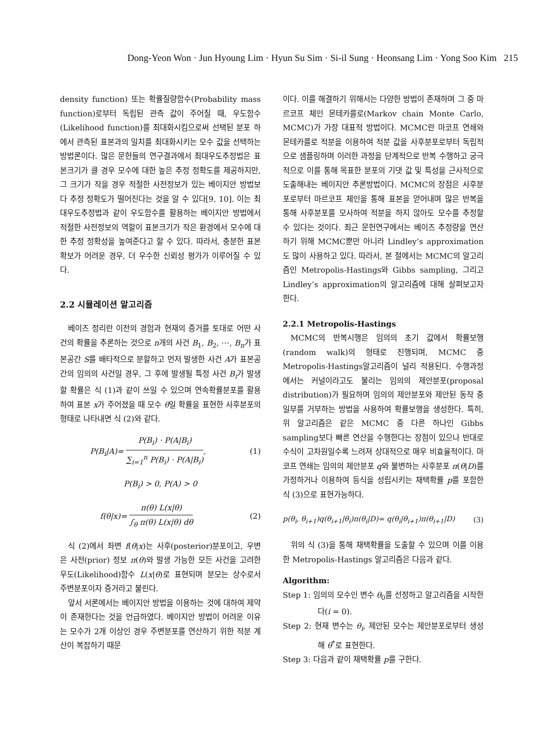Dong-Yeon Won · Jun Hyoung Lim · Hyun Su Sim · Si-il Sung · Heonsang Lim · Yong Soo Kim 215
density function) 또는 확률질량함수(Probability mass function)로부터 독립된 관측 값이 주어질 때, 우도함수(Likelihood function)를 최대화시킴으로써 선택된 분포 하에서 관측된 표본과의 일치를 최대화시키는 모수 값을 선택하는 방법론이다. 많은 문헌들의 연구결과에서 최대우도추정법은 표본크기가 클 경우 모수에 대한 높은 추정 정확도를 제공하지만, 그 크기가 작을 경우 적절한 사전정보가 있는 베이지안 방법보다 추정 정확도가 떨어진다는 것을 알 수 있다[9, 10]. 이는 최대우도추정법과 같이 우도함수를 활용하는 베이지안 방법에서 적절한 사전정보의 역할이 표본크기가 작은 환경에서 모수에 대한 추정 정확성을 높여준다고 할 수 있다. 따라서, 충분한 표본 확보가 어려운 경우, 더 우수한 신뢰성 평가가 이루어질 수 있다.
2.2 시뮬레이션 알고리즘
베이즈 정리란 이전의 경험과 현재의 증거를 토대로 어떤 사건의 확률을 추론하는 것으로 n개의 사건 B<sub>1</sub>, B<sub>2</sub>, ⋯, B<sub>n</sub>가 표본공간 S를 배타적으로 분할하고 먼저 발생한 사건 A가 표본공간의 임의의 사건일 경우, 그 후에 발생될 특정 사건 B<sub>i</sub>가 발생할 확률은 식 (1)과 같이 쓰일 수 있으며 연속확률분포를 활용하여 표본 x가 주어졌을 때 모수 θ일 확률을 표현한 사후분포의 형태로 나타내면 식 (2)와 같다.
P(B<sub>i</sub>|A)= P(B<sub>i</sub>) · P(A|B<sub>i</sub>) ∑<sub>i=1</sub><sup>n</sup> P(B<sub>i</sub>) · P(A|B<sub>i</sub>), (1)
P(B<sub>i</sub>) > 0, P(A) > 0
f(θ|x)= π(θ) L(x|θ) ∫<sub>θ</sub> π(θ) L(x|θ) dθ (2)
식 (2)에서 좌변 f(θ|x)는 사후(posterior)분포이고, 우변은 사전(prior) 정보 π(θ)와 발생 가능한 모든 사건을 고려한 우도(Likelihood)함수 L(x|θ)로 표현되며 분모는 상수로서 주변분포이자 증거라고 불린다.
앞서 서론에서는 베이지안 방법을 이용하는 것에 대하여 제약이 존재한다는 것을 언급하였다. 베이지안 방법이 어려운 이유는 모수가 2개 이상인 경우 주변분포를 연산하기 위한 적분 계산이 복잡하기 때문
이다. 이를 해결하기 위해서는 다양한 방법이 존재하며 그 중 마르코프 체인 몬테카를로(Markov chain Monte Carlo, MCMC)가 가장 대표적 방법이다. MCMC란 마코프 연쇄와 몬테카를로 적분을 이용하여 적분 값을 사후분포로부터 독립적으로 샘플링하며 이러한 과정을 단계적으로 반복 수행하고 궁극적으로 이를 통해 목표한 분포의 기댓 값 및 특성을 근사적으로 도출해내는 베이지안 추론방법이다. MCMC의 장점은 사후분포로부터 마르코프 체인을 통해 표본을 얻어내며 많은 반복을 통해 사후분포를 모사하여 적분을 하지 않아도 모수를 추정할 수 있다는 것이다. 최근 문헌연구에서는 베이즈 추정량을 연산하기 위해 MCMC뿐만 아니라 Lindley’s approximation도 많이 사용하고 있다. 따라서, 본 절에서는 MCMC의 알고리즘인 Metropolis-Hastings와 Gibbs sampling, 그리고 Lindley’s approximation의 알고리즘에 대해 살펴보고자 한다.
2.2.1 Metropolis-Hastings
MCMC의 반복시행은 임의의 초기 값에서 확률보행(random walk)의 형태로 진행되며, MCMC 중 Metropolis-Hastings알고리즘이 널리 적용된다. 수행과정에서는 커널이라고도 불리는 임의의 제안분포(proposal distribution)가 필요하며 임의의 제안분포와 제안된 동작 중 일부를 거부하는 방법을 사용하여 확률보행을 생성한다. 특히, 위 알고리즘은 같은 MCMC 중 다른 하나인 Gibbs sampling보다 빠른 연산을 수행한다는 장점이 있으나 반대로 수식이 고차원일수록 느려져 상대적으로 매우 비효율적이다. 마코프 연쇄는 임의의 제안분포 q와 불변하는 사후분포 π(θ|D)를 가정하거나 이용하여 등식을 성립시키는 채택확률 p를 포함한 식 (3)으로 표현가능하다.
p(θ<sub>i</sub>, θ<sub>i+1</sub>)q(θ<sub>i+1</sub>|θ<sub>i</sub>)π(θ<sub>i</sub>|D)= q(θ<sub>i</sub>|θ<sub>i+1</sub>)π(θ<sub>i+1</sub>|D) (3)
위의 식 (3)을 통해 채택확률을 도출할 수 있으며 이를 이용한 Metropolis-Hastings 알고리즘은 다음과 같다.
Algorithm:
Step 1: 임의의 모수인 변수 θ<sub>0</sub>를 선정하고 알고리즘을 시작한다(i = 0).
Step 2: 현재 변수는 θ<sub>i</sub>, 제안된 모수는 제안분포로부터 생성해 θ<sup>*</sup>로 표현한다.
Step 3: 다음과 같이 채택확률 p를 구한다.